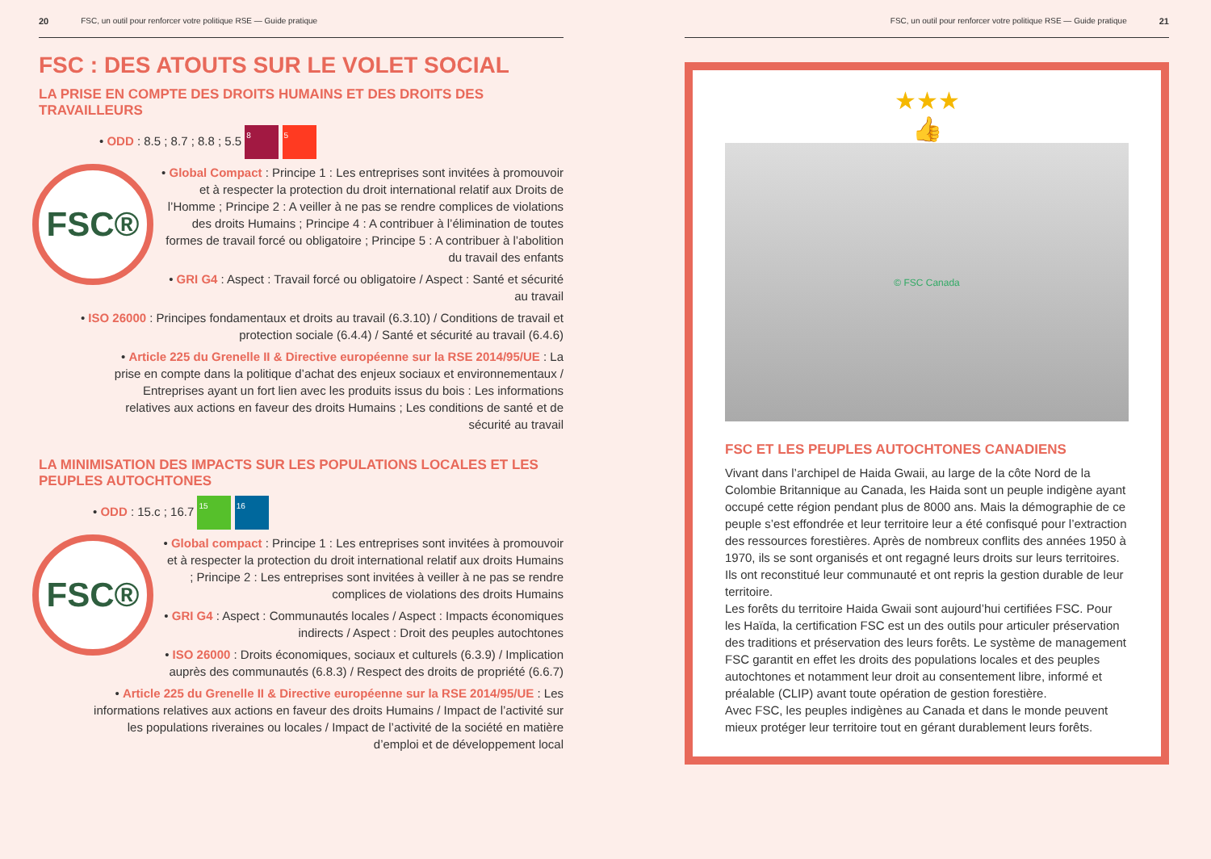20 FSC, un outil pour renforcer votre politique RSE — Guide pratique
FSC : DES ATOUTS SUR LE VOLET SOCIAL
LA PRISE EN COMPTE DES DROITS HUMAINS ET DES DROITS DES TRAVAILLEURS
• ODD : 8.5 ; 8.7 ; 8.8 ; 5.5 8 5
FSC®
• Global Compact : Principe 1 : Les entreprises sont invitées à promouvoir et à respecter la protection du droit international relatif aux Droits de l’Homme ; Principe 2 : A veiller à ne pas se rendre complices de violations des droits Humains ; Principe 4 : A contribuer à l’élimination de toutes formes de travail forcé ou obligatoire ; Principe 5 : A contribuer à l’abolition du travail des enfants
• GRI G4 : Aspect : Travail forcé ou obligatoire / Aspect : Santé et sécurité au travail
• ISO 26000 : Principes fondamentaux et droits au travail (6.3.10) / Conditions de travail et protection sociale (6.4.4) / Santé et sécurité au travail (6.4.6)
• Article 225 du Grenelle II & Directive européenne sur la RSE 2014/95/UE : La prise en compte dans la politique d’achat des enjeux sociaux et environnementaux / Entreprises ayant un fort lien avec les produits issus du bois : Les informations relatives aux actions en faveur des droits Humains ; Les conditions de santé et de sécurité au travail
LA MINIMISATION DES IMPACTS SUR LES POPULATIONS LOCALES ET LES PEUPLES AUTOCHTONES
• ODD : 15.c ; 16.7 15 16
FSC®
• Global compact : Principe 1 : Les entreprises sont invitées à promouvoir et à respecter la protection du droit international relatif aux droits Humains ; Principe 2 : Les entreprises sont invitées à veiller à ne pas se rendre complices de violations des droits Humains
• GRI G4 : Aspect : Communautés locales / Aspect : Impacts économiques indirects / Aspect : Droit des peuples autochtones
• ISO 26000 : Droits économiques, sociaux et culturels (6.3.9) / Implication auprès des communautés (6.8.3) / Respect des droits de propriété (6.6.7)
• Article 225 du Grenelle II & Directive européenne sur la RSE 2014/95/UE : Les informations relatives aux actions en faveur des droits Humains / Impact de l’activité sur les populations riveraines ou locales / Impact de l’activité de la société en matière d’emploi et de développement local
FSC, un outil pour renforcer votre politique RSE — Guide pratique 21
★★★
👍
© FSC Canada
FSC ET LES PEUPLES AUTOCHTONES CANADIENS
Vivant dans l’archipel de Haida Gwaii, au large de la côte Nord de la Colombie Britannique au Canada, les Haida sont un peuple indigène ayant occupé cette région pendant plus de 8000 ans. Mais la démographie de ce peuple s’est effondrée et leur territoire leur a été confisqué pour l’extraction des ressources forestières. Après de nombreux conflits des années 1950 à 1970, ils se sont organisés et ont regagné leurs droits sur leurs territoires. Ils ont reconstitué leur communauté et ont repris la gestion durable de leur territoire.
Les forêts du territoire Haida Gwaii sont aujourd’hui certifiées FSC. Pour les Haïda, la certification FSC est un des outils pour articuler préservation des traditions et préservation des leurs forêts. Le système de management FSC garantit en effet les droits des populations locales et des peuples autochtones et notamment leur droit au consentement libre, informé et préalable (CLIP) avant toute opération de gestion forestière.
Avec FSC, les peuples indigènes au Canada et dans le monde peuvent mieux protéger leur territoire tout en gérant durablement leurs forêts.